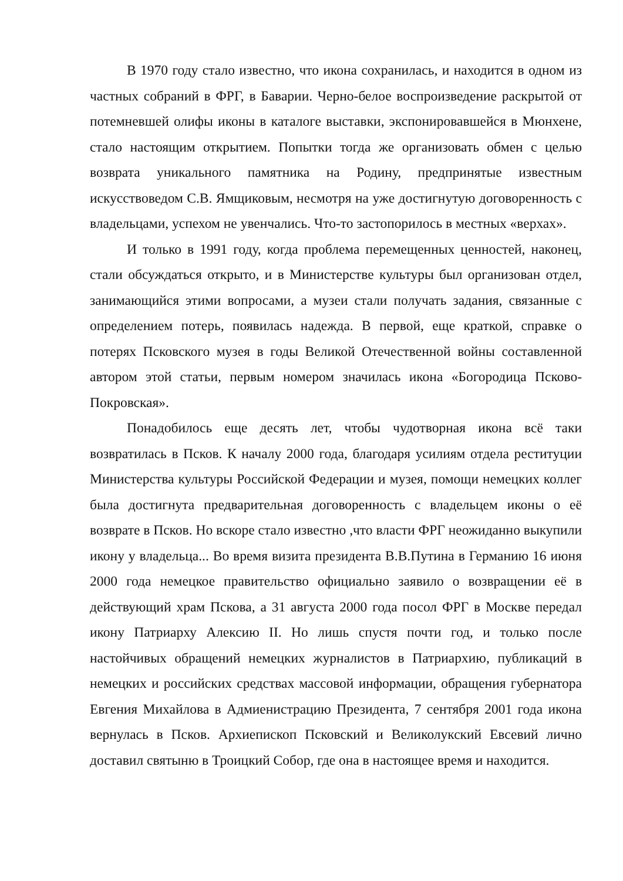В 1970 году стало известно, что икона сохранилась, и находится в одном из частных собраний в ФРГ, в Баварии. Черно-белое воспроизведение раскрытой от потемневшей олифы иконы в каталоге выставки, экспонировавшейся в Мюнхене, стало настоящим открытием. Попытки тогда же организовать обмен с целью возврата уникального памятника на Родину, предпринятые известным искусствоведом С.В. Ямщиковым, несмотря на уже достигнутую договоренность с владельцами, успехом не увенчались. Что-то застопорилось в местных «верхах».
И только в 1991 году, когда проблема перемещенных ценностей, наконец, стали обсуждаться открыто, и в Министерстве культуры был организован отдел, занимающийся этими вопросами, а музеи стали получать задания, связанные с определением потерь, появилась надежда. В первой, еще краткой, справке о потерях Псковского музея в годы Великой Отечественной войны составленной автором этой статьи, первым номером значилась икона «Богородица Псково-Покровская».
Понадобилось еще десять лет, чтобы чудотворная икона всё таки возвратилась в Псков. К началу 2000 года, благодаря усилиям отдела реституции Министерства культуры Российской Федерации и музея, помощи немецких коллег была достигнута предварительная договоренность с владельцем иконы о её возврате в Псков. Но вскоре стало известно ,что власти ФРГ неожиданно выкупили икону у владельца... Во время визита президента В.В.Путина в Германию 16 июня 2000 года немецкое правительство официально заявило о возвращении её в действующий храм Пскова, а 31 августа 2000 года посол ФРГ в Москве передал икону Патриарху Алексию II. Но лишь спустя почти год, и только после настойчивых обращений немецких журналистов в Патриархию, публикаций в немецких и российских средствах массовой информации, обращения губернатора Евгения Михайлова в Адмиенистрацию Президента, 7 сентября 2001 года икона вернулась в Псков. Архиепископ Псковский и Великолукский Евсевий лично доставил святыню в Троицкий Собор, где она в настоящее время и находится.